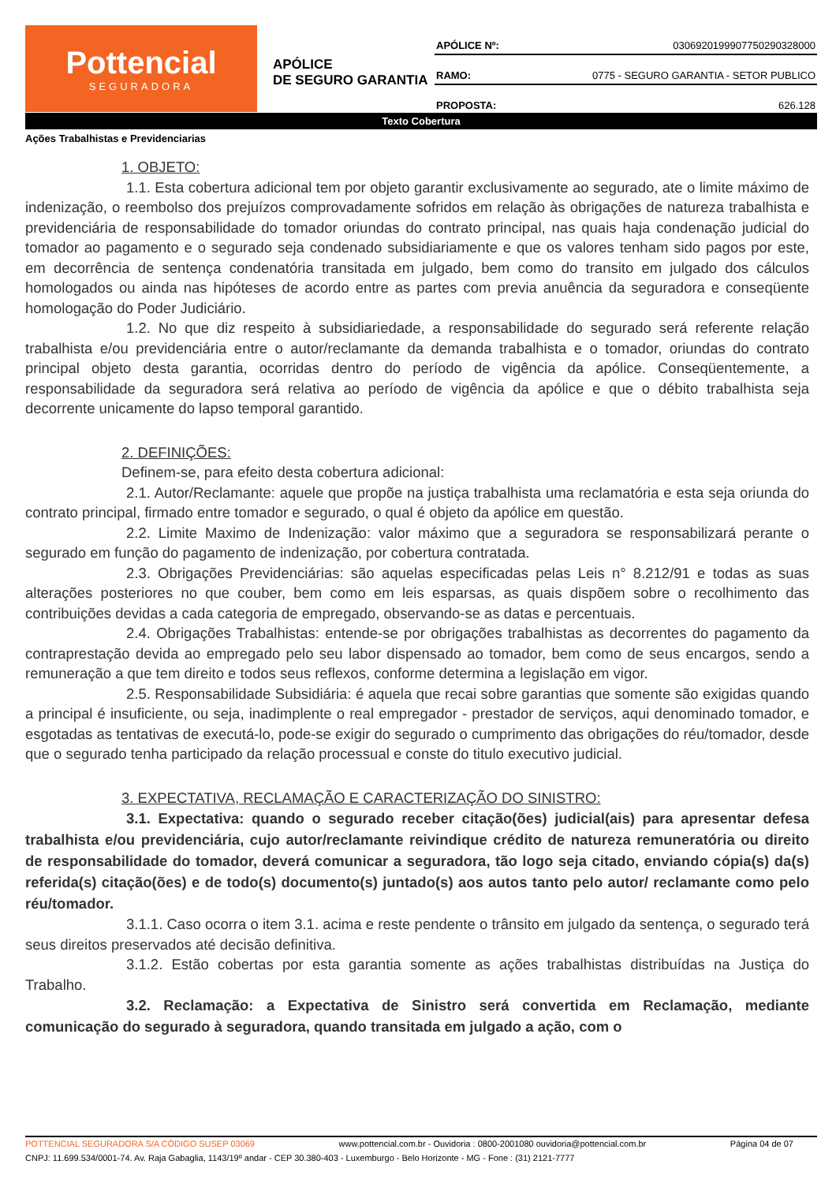Pottencial
SEGURADORA
APÓLICE
DE SEGURO GARANTIA
APÓLICE Nº: 0306920199907750290328000
RAMO: 0775 - SEGURO GARANTIA - SETOR PUBLICO
PROPOSTA: 626.128
Texto Cobertura
Ações Trabalhistas e Previdenciarias
1. OBJETO:
1.1. Esta cobertura adicional tem por objeto garantir exclusivamente ao segurado, ate o limite máximo de indenização, o reembolso dos prejuízos comprovadamente sofridos em relação às obrigações de natureza trabalhista e previdenciária de responsabilidade do tomador oriundas do contrato principal, nas quais haja condenação judicial do tomador ao pagamento e o segurado seja condenado subsidiariamente e que os valores tenham sido pagos por este, em decorrência de sentença condenatória transitada em julgado, bem como do transito em julgado dos cálculos homologados ou ainda nas hipóteses de acordo entre as partes com previa anuência da seguradora e conseqüente homologação do Poder Judiciário.
1.2. No que diz respeito à subsidiariedade, a responsabilidade do segurado será referente relação trabalhista e/ou previdenciária entre o autor/reclamante da demanda trabalhista e o tomador, oriundas do contrato principal objeto desta garantia, ocorridas dentro do período de vigência da apólice. Conseqüentemente, a responsabilidade da seguradora será relativa ao período de vigência da apólice e que o débito trabalhista seja decorrente unicamente do lapso temporal garantido.
2. DEFINIÇÕES:
Definem-se, para efeito desta cobertura adicional:
2.1. Autor/Reclamante: aquele que propõe na justiça trabalhista uma reclamatória e esta seja oriunda do contrato principal, firmado entre tomador e segurado, o qual é objeto da apólice em questão.
2.2. Limite Maximo de Indenização: valor máximo que a seguradora se responsabilizará perante o segurado em função do pagamento de indenização, por cobertura contratada.
2.3. Obrigações Previdenciárias: são aquelas especificadas pelas Leis n° 8.212/91 e todas as suas alterações posteriores no que couber, bem como em leis esparsas, as quais dispõem sobre o recolhimento das contribuições devidas a cada categoria de empregado, observando-se as datas e percentuais.
2.4. Obrigações Trabalhistas: entende-se por obrigações trabalhistas as decorrentes do pagamento da contraprestação devida ao empregado pelo seu labor dispensado ao tomador, bem como de seus encargos, sendo a remuneração a que tem direito e todos seus reflexos, conforme determina a legislação em vigor.
2.5. Responsabilidade Subsidiária: é aquela que recai sobre garantias que somente são exigidas quando a principal é insuficiente, ou seja, inadimplente o real empregador - prestador de serviços, aqui denominado tomador, e esgotadas as tentativas de executá-lo, pode-se exigir do segurado o cumprimento das obrigações do réu/tomador, desde que o segurado tenha participado da relação processual e conste do titulo executivo judicial.
3. EXPECTATIVA, RECLAMAÇÃO E CARACTERIZAÇÃO DO SINISTRO:
3.1. Expectativa: quando o segurado receber citação(ões) judicial(ais) para apresentar defesa trabalhista e/ou previdenciária, cujo autor/reclamante reivindique crédito de natureza remuneratória ou direito de responsabilidade do tomador, deverá comunicar a seguradora, tão logo seja citado, enviando cópia(s) da(s) referida(s) citação(ões) e de todo(s) documento(s) juntado(s) aos autos tanto pelo autor/ reclamante como pelo réu/tomador.
3.1.1. Caso ocorra o item 3.1. acima e reste pendente o trânsito em julgado da sentença, o segurado terá seus direitos preservados até decisão definitiva.
3.1.2. Estão cobertas por esta garantia somente as ações trabalhistas distribuídas na Justiça do Trabalho.
3.2. Reclamação: a Expectativa de Sinistro será convertida em Reclamação, mediante comunicação do segurado à seguradora, quando transitada em julgado a ação, com o
POTTENCIAL SEGURADORA S/A CÓDIGO SUSEP 03069 www.pottencial.com.br - Ouvidoria : 0800-2001080 ouvidoria@pottencial.com.br Página 04 de 07
CNPJ: 11.699.534/0001-74. Av. Raja Gabaglia, 1143/19º andar - CEP 30.380-403 - Luxemburgo - Belo Horizonte - MG - Fone : (31) 2121-7777